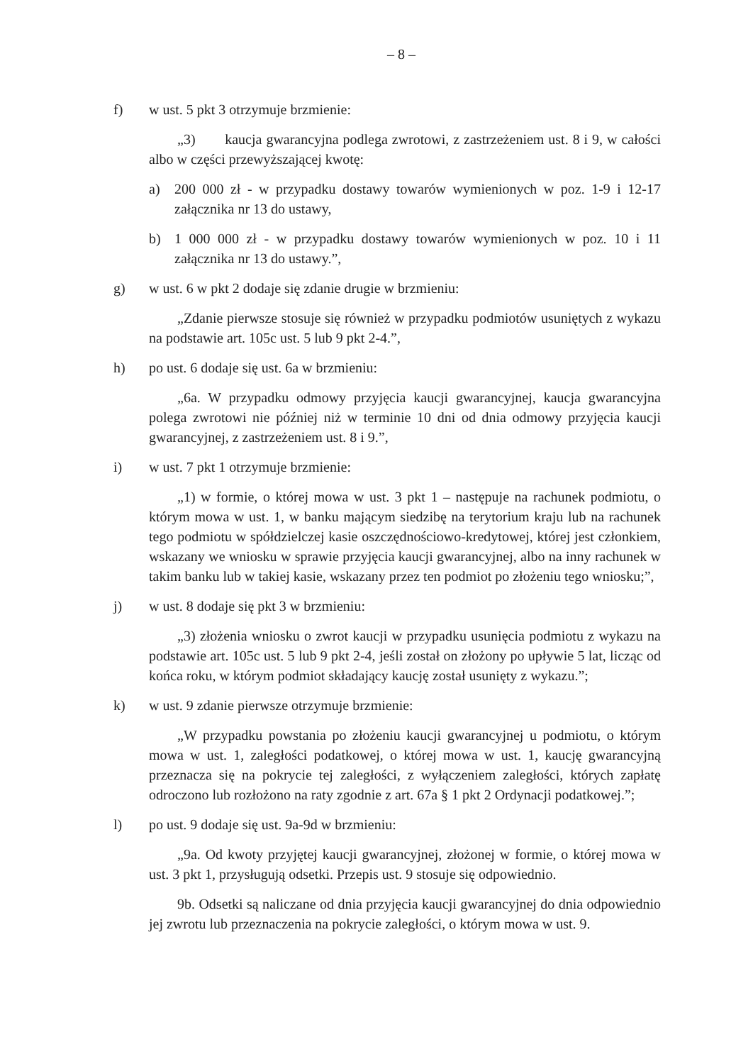– 8 –
f) w ust. 5 pkt 3 otrzymuje brzmienie:
„3) kaucja gwarancyjna podlega zwrotowi, z zastrzeżeniem ust. 8 i 9, w całości albo w części przewyższającej kwotę:
a) 200 000 zł - w przypadku dostawy towarów wymienionych w poz. 1-9 i 12-17 załącznika nr 13 do ustawy,
b) 1 000 000 zł - w przypadku dostawy towarów wymienionych w poz. 10 i 11 załącznika nr 13 do ustawy.”,
g) w ust. 6 w pkt 2 dodaje się zdanie drugie w brzmieniu:
„Zdanie pierwsze stosuje się również w przypadku podmiotów usuniętych z wykazu na podstawie art. 105c ust. 5 lub 9 pkt 2-4.”,
h) po ust. 6 dodaje się ust. 6a w brzmieniu:
„6a. W przypadku odmowy przyjęcia kaucji gwarancyjnej, kaucja gwarancyjna polega zwrotowi nie później niż w terminie 10 dni od dnia odmowy przyjęcia kaucji gwarancyjnej, z zastrzeżeniem ust. 8 i 9.”,
i) w ust. 7 pkt 1 otrzymuje brzmienie:
„1) w formie, o której mowa w ust. 3 pkt 1 – następuje na rachunek podmiotu, o którym mowa w ust. 1, w banku mającym siedzibę na terytorium kraju lub na rachunek tego podmiotu w spółdzielczej kasie oszczędnościowo-kredytowej, której jest członkiem, wskazany we wniosku w sprawie przyjęcia kaucji gwarancyjnej, albo na inny rachunek w takim banku lub w takiej kasie, wskazany przez ten podmiot po złożeniu tego wniosku;”,
j) w ust. 8 dodaje się pkt 3 w brzmieniu:
„3) złożenia wniosku o zwrot kaucji w przypadku usunięcia podmiotu z wykazu na podstawie art. 105c ust. 5 lub 9 pkt 2-4, jeśli został on złożony po upływie 5 lat, licząc od końca roku, w którym podmiot składający kaucję został usunięty z wykazu.”;
k) w ust. 9 zdanie pierwsze otrzymuje brzmienie:
„W przypadku powstania po złożeniu kaucji gwarancyjnej u podmiotu, o którym mowa w ust. 1, zaległości podatkowej, o której mowa w ust. 1, kaucję gwarancyjną przeznacza się na pokrycie tej zaległości, z wyłączeniem zaległości, których zapłatę odroczono lub rozłożono na raty zgodnie z art. 67a § 1 pkt 2 Ordynacji podatkowej.”;
l) po ust. 9 dodaje się ust. 9a-9d w brzmieniu:
„9a. Od kwoty przyjętej kaucji gwarancyjnej, złożonej w formie, o której mowa w ust. 3 pkt 1, przysługują odsetki. Przepis ust. 9 stosuje się odpowiednio.
9b. Odsetki są naliczane od dnia przyjęcia kaucji gwarancyjnej do dnia odpowiednio jej zwrotu lub przeznaczenia na pokrycie zaległości, o którym mowa w ust. 9.